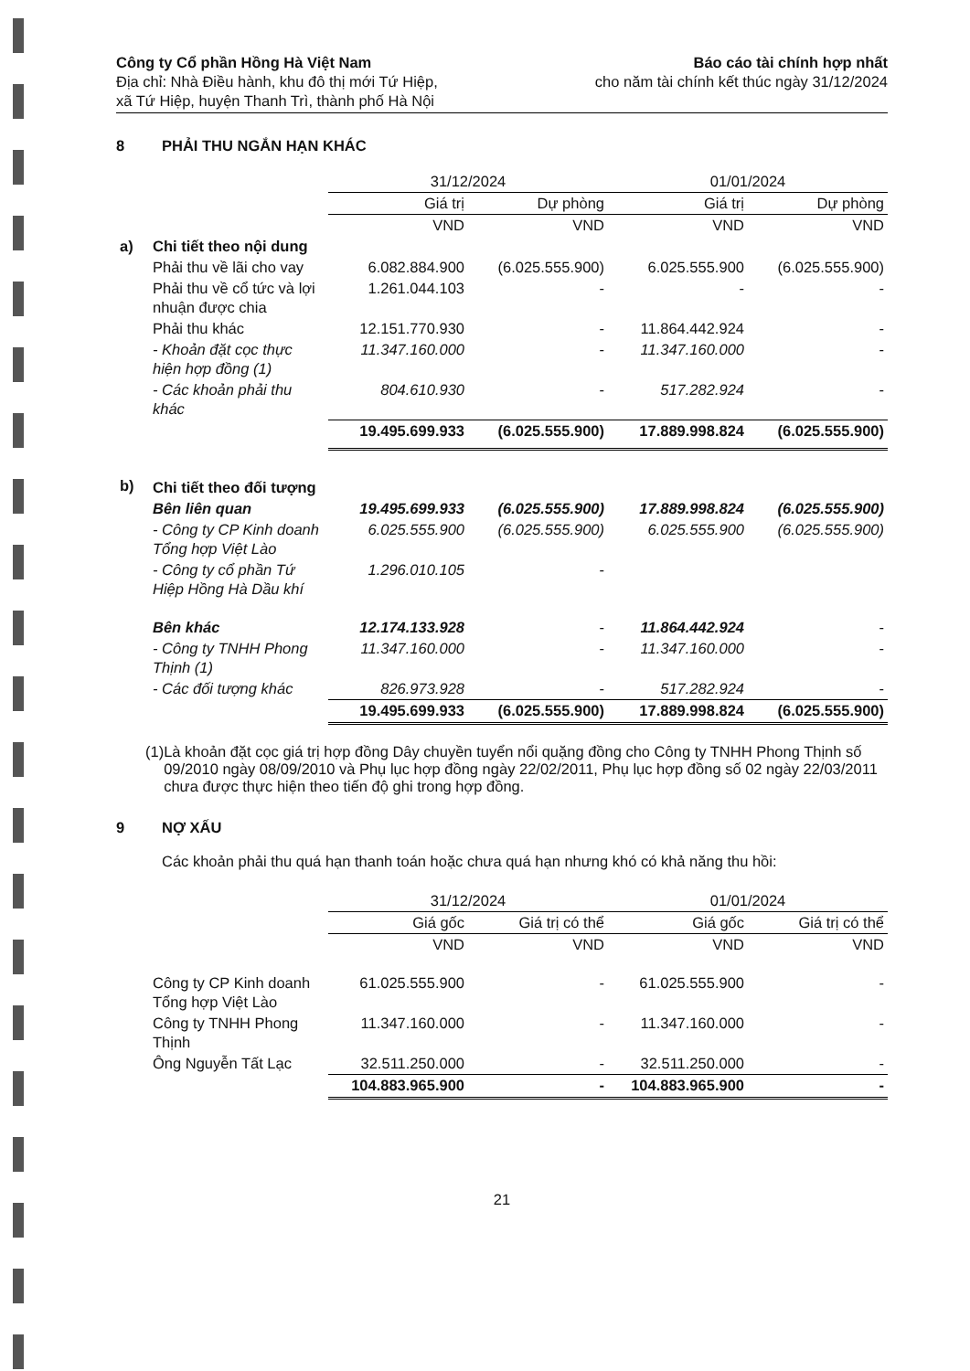Công ty Cổ phần Hồng Hà Việt Nam
Địa chỉ: Nhà Điều hành, khu đô thị mới Tứ Hiệp,
xã Tứ Hiệp, huyện Thanh Trì, thành phố Hà Nội
Báo cáo tài chính hợp nhất
cho năm tài chính kết thúc ngày 31/12/2024
8 PHẢI THU NGẮN HẠN KHÁC
| | | 31/12/2024 | | 01/01/2024 | |
| --- | --- | --- | --- | --- | --- |
| | | Giá trị | Dự phòng | Giá trị | Dự phòng |
| | | VND | VND | VND | VND |
| a) | Chi tiết theo nội dung | | | | |
| | Phải thu về lãi cho vay | 6.082.884.900 | (6.025.555.900) | 6.025.555.900 | (6.025.555.900) |
| | Phải thu về cổ tức và lợi nhuận được chia | 1.261.044.103 | - | - | - |
| | Phải thu khác | 12.151.770.930 | - | 11.864.442.924 | - |
| | - Khoản đặt cọc thực hiện hợp đồng (1) | 11.347.160.000 | - | 11.347.160.000 | - |
| | - Các khoản phải thu khác | 804.610.930 | - | 517.282.924 | - |
| | | 19.495.699.933 | (6.025.555.900) | 17.889.998.824 | (6.025.555.900) |
| b) | Chi tiết theo đối tượng | | | | |
| | Bên liên quan | 19.495.699.933 | (6.025.555.900) | 17.889.998.824 | (6.025.555.900) |
| | - Công ty CP Kinh doanh Tổng hợp Việt Lào | 6.025.555.900 | (6.025.555.900) | 6.025.555.900 | (6.025.555.900) |
| | - Công ty cổ phần Tứ Hiệp Hồng Hà Dầu khí | 1.296.010.105 | - | | |
| | Bên khác | 12.174.133.928 | - | 11.864.442.924 | - |
| | - Công ty TNHH Phong Thịnh (1) | 11.347.160.000 | - | 11.347.160.000 | - |
| | - Các đối tượng khác | 826.973.928 | - | 517.282.924 | - |
| | | 19.495.699.933 | (6.025.555.900) | 17.889.998.824 | (6.025.555.900) |
(1) Là khoản đặt cọc giá trị hợp đồng Dây chuyền tuyển nổi quặng đồng cho Công ty TNHH Phong Thịnh số 09/2010 ngày 08/09/2010 và Phụ lục hợp đồng ngày 22/02/2011, Phụ lục hợp đồng số 02 ngày 22/03/2011 chưa được thực hiện theo tiến độ ghi trong hợp đồng.
9 NỢ XẤU
Các khoản phải thu quá hạn thanh toán hoặc chưa quá hạn nhưng khó có khả năng thu hồi:
| | | 31/12/2024 | | 01/01/2024 | |
| --- | --- | --- | --- | --- | --- |
| | | Giá gốc | Giá trị có thể | Giá gốc | Giá trị có thể |
| | | VND | VND | VND | VND |
| | Công ty CP Kinh doanh Tổng hợp Việt Lào | 61.025.555.900 | - | 61.025.555.900 | - |
| | Công ty TNHH Phong Thịnh | 11.347.160.000 | - | 11.347.160.000 | - |
| | Ông Nguyễn Tất Lạc | 32.511.250.000 | - | 32.511.250.000 | - |
| | | 104.883.965.900 | - | 104.883.965.900 | - |
21